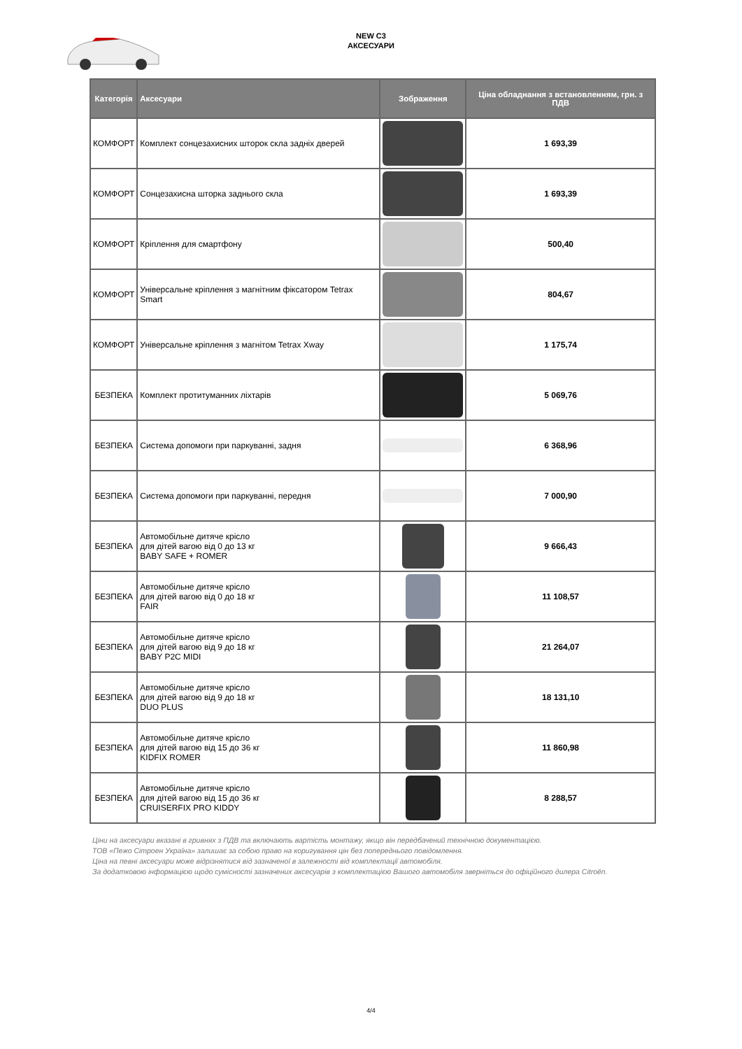NEW C3
АКСЕСУАРИ
| Категорія | Аксесуари | Зображення | Ціна обладнання з встановленням, грн. з ПДВ |
| --- | --- | --- | --- |
| КОМФОРТ | Комплект сонцезахисних шторок скла задніх дверей | | 1 693,39 |
| КОМФОРТ | Сонцезахисна шторка заднього скла | | 1 693,39 |
| КОМФОРТ | Кріплення для смартфону | | 500,40 |
| КОМФОРТ | Універсальне кріплення з магнітним фіксатором Tetrax Smart | | 804,67 |
| КОМФОРТ | Універсальне кріплення з магнітом Tetrax Xway | | 1 175,74 |
| БЕЗПЕКА | Комплект протитуманних ліхтарів | | 5 069,76 |
| БЕЗПЕКА | Система допомоги при паркуванні, задня | | 6 368,96 |
| БЕЗПЕКА | Система допомоги при паркуванні, передня | | 7 000,90 |
| БЕЗПЕКА | Автомобільне дитяче крісло для дітей вагою від 0 до 13 кг BABY SAFE + ROMER | | 9 666,43 |
| БЕЗПЕКА | Автомобільне дитяче крісло для дітей вагою від 0 до 18 кг FAIR | | 11 108,57 |
| БЕЗПЕКА | Автомобільне дитяче крісло для дітей вагою від 9 до 18 кг BABY P2C MIDI | | 21 264,07 |
| БЕЗПЕКА | Автомобільне дитяче крісло для дітей вагою від 9 до 18 кг DUO PLUS | | 18 131,10 |
| БЕЗПЕКА | Автомобільне дитяче крісло для дітей вагою від 15 до 36 кг KIDFIX ROMER | | 11 860,98 |
| БЕЗПЕКА | Автомобільне дитяче крісло для дітей вагою від 15 до 36 кг CRUISERFIX PRO KIDDY | | 8 288,57 |
Ціни на аксесуари вказані в гривнях з ПДВ та включають вартість монтажу, якщо він передбачений технічною документацією.
ТОВ «Пежо Сітроен Україна» залишає за собою право на коригування цін без попереднього повідомлення.
Ціна на певні аксесуари може відрізнятися від зазначеної в залежності від комплектації автомобіля.
За додатковою інформацією щодо сумісності зазначених аксесуарів з комплектацією Вашого автомобіля зверніться до офіційного дилера Citroën.
4/4